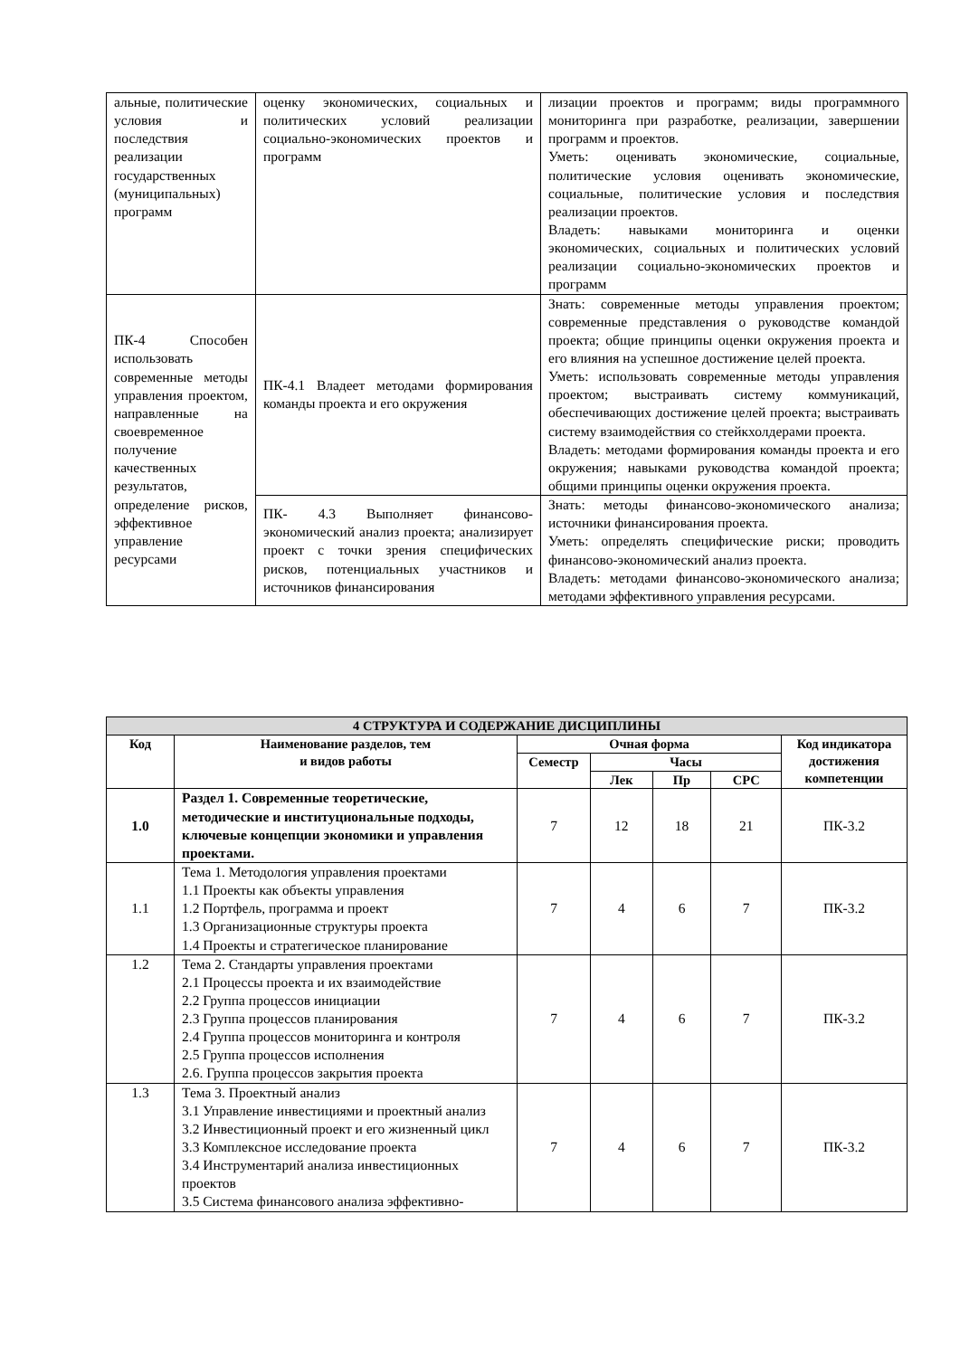| альные, политические условия и последствия реализации государственных (муниципальных) программ | оценку экономических, социальных и политических условий реализации социально-экономических проектов и программ | лизации проектов и программ; виды программного мониторинга при разработке, реализации, завершении программ и проектов. Уметь: оценивать экономические, социальные, политические условия оценивать экономические, социальные, политические условия и последствия реализации проектов. Владеть: навыками мониторинга и оценки экономических, социальных и политических условий реализации социально-экономических проектов и программ |
| ПК-4 Способен использовать современные методы управления проектом, направленные на своевременное получение качественных результатов, определение рисков, эффективное управление ресурсами | ПК-4.1 Владеет методами формирования команды проекта и его окружения | Знать: современные методы управления проектом; современные представления о руководстве командой проекта; общие принципы оценки окружения проекта и его влияния на успешное достижение целей проекта. Уметь: использовать современные методы управления проектом; выстраивать систему коммуникаций, обеспечивающих достижение целей проекта; выстраивать систему взаимодействия со стейкхолдерами проекта. Владеть: методами формирования команды проекта и его окружения; навыками руководства командой проекта; общими принципы оценки окружения проекта. |
| | ПК- 4.3 Выполняет финансово-экономический анализ проекта; анализирует проект с точки зрения специфических рисков, потенциальных участников и источников финансирования | Знать: методы финансово-экономического анализа; источники финансирования проекта. Уметь: определять специфические риски; проводить финансово-экономический анализ проекта. Владеть: методами финансово-экономического анализа; методами эффективного управления ресурсами. |
| 4 СТРУКТУРА И СОДЕРЖАНИЕ ДИСЦИПЛИНЫ | | | | | | |
| --- | --- | --- | --- | --- | --- | --- |
| Код | Наименование разделов, тем и видов работы | Очная форма | | | | Код индикатора достижения компетенции |
| | | Семестр | Часы | | | |
| | | | Лек | Пр | СРС | |
| 1.0 | Раздел 1. Современные теоретические, методические и институциональные подходы, ключевые концепции экономики и управления проектами. | 7 | 12 | 18 | 21 | ПК-3.2 |
| 1.1 | Тема 1. Методология управления проектами 1.1 Проекты как объекты управления 1.2 Портфель, программа и проект 1.3 Организационные структуры проекта 1.4 Проекты и стратегическое планирование | 7 | 4 | 6 | 7 | ПК-3.2 |
| 1.2 | Тема 2. Стандарты управления проектами 2.1 Процессы проекта и их взаимодействие 2.2 Группа процессов инициации 2.3 Группа процессов планирования 2.4 Группа процессов мониторинга и контроля 2.5 Группа процессов исполнения 2.6. Группа процессов закрытия проекта | 7 | 4 | 6 | 7 | ПК-3.2 |
| 1.3 | Тема 3. Проектный анализ 3.1 Управление инвестициями и проектный анализ 3.2 Инвестиционный проект и его жизненный цикл 3.3 Комплексное исследование проекта 3.4 Инструментарий анализа инвестиционных проектов 3.5 Система финансового анализа эффективно- | 7 | 4 | 6 | 7 | ПК-3.2 |